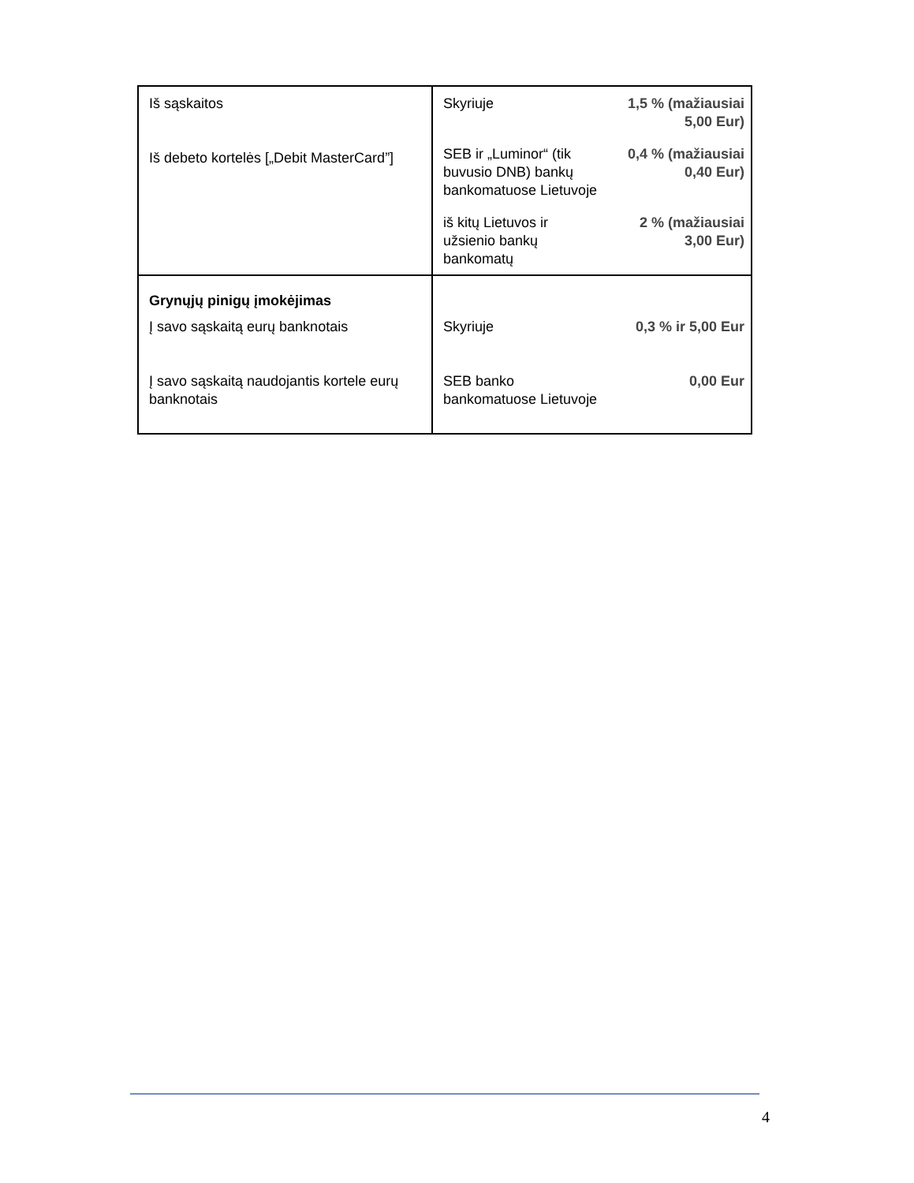| Iš sąskaitos Iš debeto kortelės [„Debit MasterCard”] | Skyriuje | 1,5 % (mažiausiai 5,00 Eur) |
| | SEB ir „Luminor“ (tik buvusio DNB) bankų bankomatuose Lietuvoje | 0,4 % (mažiausiai 0,40 Eur) |
| | iš kitų Lietuvos ir užsienio bankų bankomatų | 2 % (mažiausiai 3,00 Eur) |
| Grynųjų pinigų įmokėjimas Į savo sąskaitą eurų banknotais Į savo sąskaitą naudojantis kortele eurų banknotais | Skyriuje SEB banko bankomatuose Lietuvoje | 0,3 % ir 5,00 Eur 0,00 Eur |
4